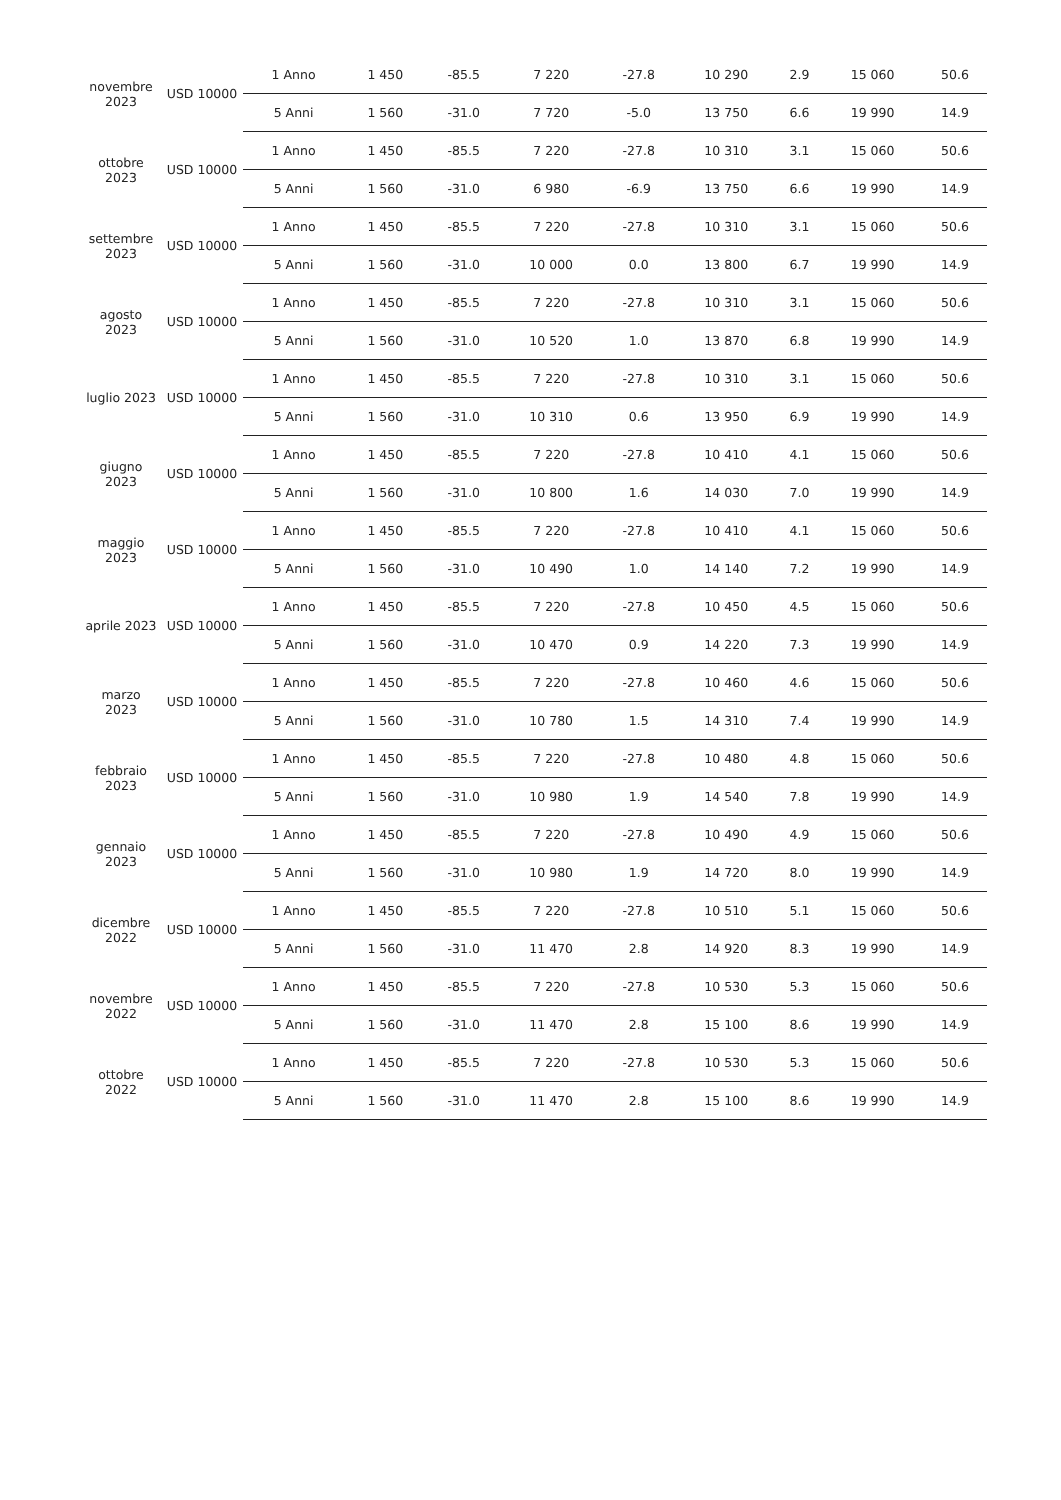| novembre 2023 | USD 10000 | 1 Anno | 1 450 | -85.5 | 7 220 | -27.8 | 10 290 | 2.9 | 15 060 | 50.6 |
| | | 5 Anni | 1 560 | -31.0 | 7 720 | -5.0 | 13 750 | 6.6 | 19 990 | 14.9 |
| ottobre 2023 | USD 10000 | 1 Anno | 1 450 | -85.5 | 7 220 | -27.8 | 10 310 | 3.1 | 15 060 | 50.6 |
| | | 5 Anni | 1 560 | -31.0 | 6 980 | -6.9 | 13 750 | 6.6 | 19 990 | 14.9 |
| settembre 2023 | USD 10000 | 1 Anno | 1 450 | -85.5 | 7 220 | -27.8 | 10 310 | 3.1 | 15 060 | 50.6 |
| | | 5 Anni | 1 560 | -31.0 | 10 000 | 0.0 | 13 800 | 6.7 | 19 990 | 14.9 |
| agosto 2023 | USD 10000 | 1 Anno | 1 450 | -85.5 | 7 220 | -27.8 | 10 310 | 3.1 | 15 060 | 50.6 |
| | | 5 Anni | 1 560 | -31.0 | 10 520 | 1.0 | 13 870 | 6.8 | 19 990 | 14.9 |
| luglio 2023 | USD 10000 | 1 Anno | 1 450 | -85.5 | 7 220 | -27.8 | 10 310 | 3.1 | 15 060 | 50.6 |
| | | 5 Anni | 1 560 | -31.0 | 10 310 | 0.6 | 13 950 | 6.9 | 19 990 | 14.9 |
| giugno 2023 | USD 10000 | 1 Anno | 1 450 | -85.5 | 7 220 | -27.8 | 10 410 | 4.1 | 15 060 | 50.6 |
| | | 5 Anni | 1 560 | -31.0 | 10 800 | 1.6 | 14 030 | 7.0 | 19 990 | 14.9 |
| maggio 2023 | USD 10000 | 1 Anno | 1 450 | -85.5 | 7 220 | -27.8 | 10 410 | 4.1 | 15 060 | 50.6 |
| | | 5 Anni | 1 560 | -31.0 | 10 490 | 1.0 | 14 140 | 7.2 | 19 990 | 14.9 |
| aprile 2023 | USD 10000 | 1 Anno | 1 450 | -85.5 | 7 220 | -27.8 | 10 450 | 4.5 | 15 060 | 50.6 |
| | | 5 Anni | 1 560 | -31.0 | 10 470 | 0.9 | 14 220 | 7.3 | 19 990 | 14.9 |
| marzo 2023 | USD 10000 | 1 Anno | 1 450 | -85.5 | 7 220 | -27.8 | 10 460 | 4.6 | 15 060 | 50.6 |
| | | 5 Anni | 1 560 | -31.0 | 10 780 | 1.5 | 14 310 | 7.4 | 19 990 | 14.9 |
| febbraio 2023 | USD 10000 | 1 Anno | 1 450 | -85.5 | 7 220 | -27.8 | 10 480 | 4.8 | 15 060 | 50.6 |
| | | 5 Anni | 1 560 | -31.0 | 10 980 | 1.9 | 14 540 | 7.8 | 19 990 | 14.9 |
| gennaio 2023 | USD 10000 | 1 Anno | 1 450 | -85.5 | 7 220 | -27.8 | 10 490 | 4.9 | 15 060 | 50.6 |
| | | 5 Anni | 1 560 | -31.0 | 10 980 | 1.9 | 14 720 | 8.0 | 19 990 | 14.9 |
| dicembre 2022 | USD 10000 | 1 Anno | 1 450 | -85.5 | 7 220 | -27.8 | 10 510 | 5.1 | 15 060 | 50.6 |
| | | 5 Anni | 1 560 | -31.0 | 11 470 | 2.8 | 14 920 | 8.3 | 19 990 | 14.9 |
| novembre 2022 | USD 10000 | 1 Anno | 1 450 | -85.5 | 7 220 | -27.8 | 10 530 | 5.3 | 15 060 | 50.6 |
| | | 5 Anni | 1 560 | -31.0 | 11 470 | 2.8 | 15 100 | 8.6 | 19 990 | 14.9 |
| ottobre 2022 | USD 10000 | 1 Anno | 1 450 | -85.5 | 7 220 | -27.8 | 10 530 | 5.3 | 15 060 | 50.6 |
| | | 5 Anni | 1 560 | -31.0 | 11 470 | 2.8 | 15 100 | 8.6 | 19 990 | 14.9 |